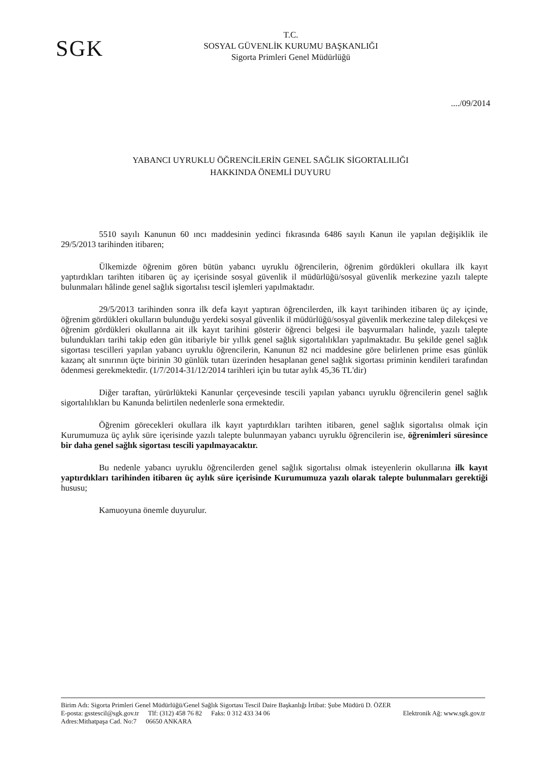SGK
T.C.
SOSYAL GÜVENLİK KURUMU BAŞKANLIĞI
Sigorta Primleri Genel Müdürlüğü
..../09/2014
YABANCI UYRUKLU ÖĞRENCİLERİN GENEL SAĞLIK SİGORTALILIĞI
HAKKINDA ÖNEMLİ DUYURU
5510 sayılı Kanunun 60 ıncı maddesinin yedinci fıkrasında 6486 sayılı Kanun ile yapılan değişiklik ile 29/5/2013 tarihinden itibaren;
Ülkemizde öğrenim gören bütün yabancı uyruklu öğrencilerin, öğrenim gördükleri okullara ilk kayıt yaptırdıkları tarihten itibaren üç ay içerisinde sosyal güvenlik il müdürlüğü/sosyal güvenlik merkezine yazılı talepte bulunmaları hâlinde genel sağlık sigortalısı tescil işlemleri yapılmaktadır.
29/5/2013 tarihinden sonra ilk defa kayıt yaptıran öğrencilerden, ilk kayıt tarihinden itibaren üç ay içinde, öğrenim gördükleri okulların bulunduğu yerdeki sosyal güvenlik il müdürlüğü/sosyal güvenlik merkezine talep dilekçesi ve öğrenim gördükleri okullarına ait ilk kayıt tarihini gösterir öğrenci belgesi ile başvurmaları halinde, yazılı talepte bulundukları tarihi takip eden gün itibariyle bir yıllık genel sağlık sigortalılıkları yapılmaktadır. Bu şekilde genel sağlık sigortası tescilleri yapılan yabancı uyruklu öğrencilerin, Kanunun 82 nci maddesine göre belirlenen prime esas günlük kazanç alt sınırının üçte birinin 30 günlük tutarı üzerinden hesaplanan genel sağlık sigortası priminin kendileri tarafından ödenmesi gerekmektedir. (1/7/2014-31/12/2014 tarihleri için bu tutar aylık 45,36 TL'dir)
Diğer taraftan, yürürlükteki Kanunlar çerçevesinde tescili yapılan yabancı uyruklu öğrencilerin genel sağlık sigortalılıkları bu Kanunda belirtilen nedenlerle sona ermektedir.
Öğrenim görecekleri okullara ilk kayıt yaptırdıkları tarihten itibaren, genel sağlık sigortalısı olmak için Kurumumuza üç aylık süre içerisinde yazılı talepte bulunmayan yabancı uyruklu öğrencilerin ise, öğrenimleri süresince bir daha genel sağlık sigortası tescili yapılmayacaktır.
Bu nedenle yabancı uyruklu öğrencilerden genel sağlık sigortalısı olmak isteyenlerin okullarına ilk kayıt yaptırdıkları tarihinden itibaren üç aylık süre içerisinde Kurumumuza yazılı olarak talepte bulunmaları gerektiği hususu;
Kamuoyuna önemle duyurulur.
Birim Adı: Sigorta Primleri Genel Müdürlüğü/Genel Sağlık Sigortası Tescil Daire Başkanlığı İrtibat: Şube Müdürü D. ÖZER
E-posta: gsstescil@sgk.gov.tr Tlf: (312) 458 76 82 Faks: 0 312 433 34 06 Elektronik Ağ: www.sgk.gov.tr
Adres:Mithatpaşa Cad. No:7 06650 ANKARA